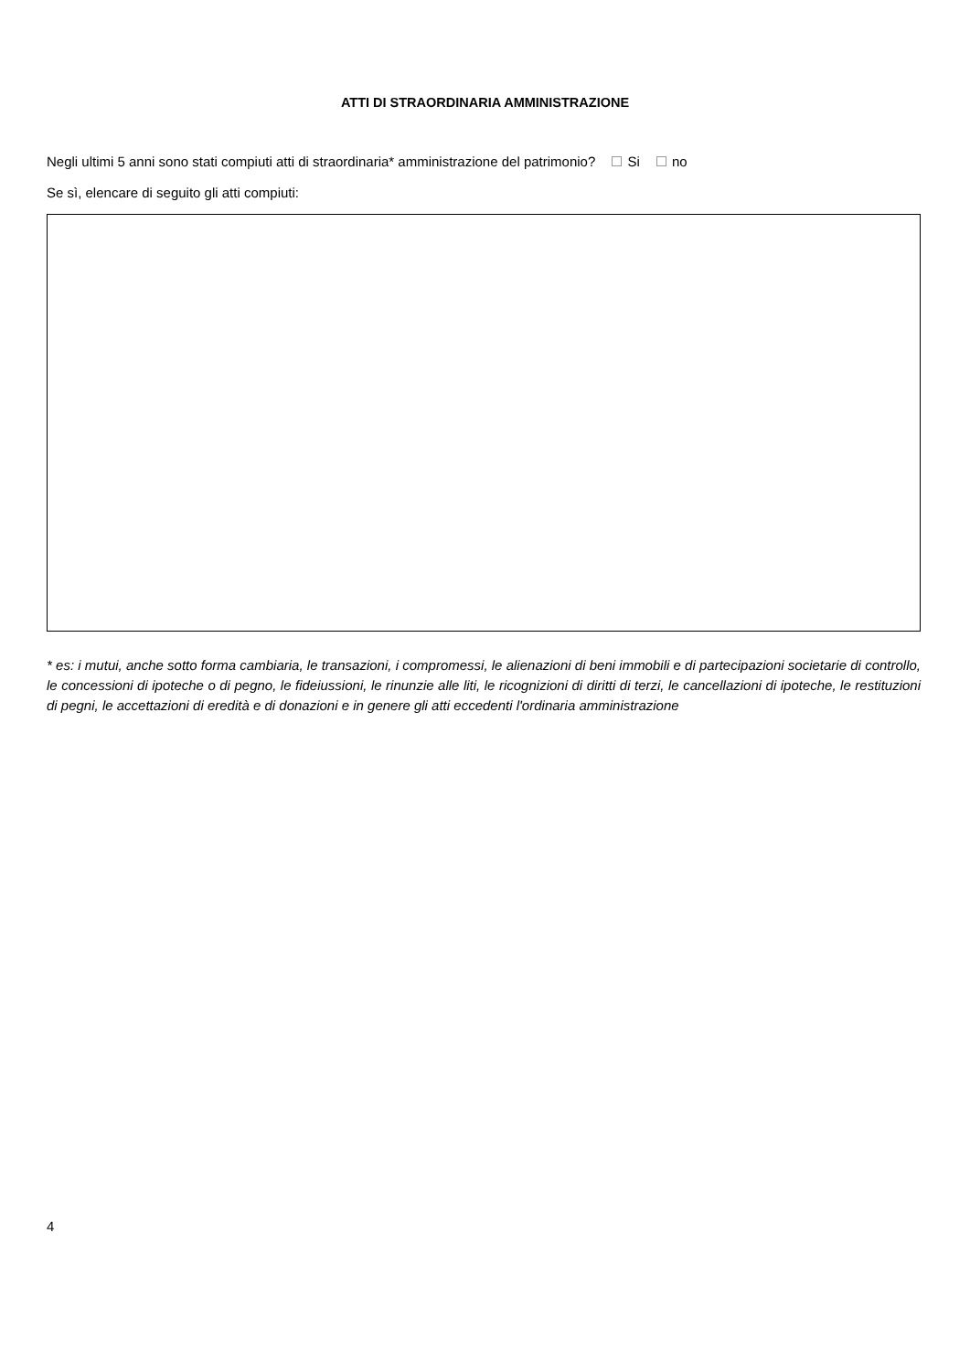ATTI DI STRAORDINARIA AMMINISTRAZIONE
Negli ultimi 5 anni sono stati compiuti atti di straordinaria* amministrazione del patrimonio? Si no
Se sì, elencare di seguito gli atti compiuti:
* es: i mutui, anche sotto forma cambiaria, le transazioni, i compromessi, le alienazioni di beni immobili e di partecipazioni societarie di controllo, le concessioni di ipoteche o di pegno, le fideiussioni, le rinunzie alle liti, le ricognizioni di diritti di terzi, le cancellazioni di ipoteche, le restituzioni di pegni, le accettazioni di eredità e di donazioni e in genere gli atti eccedenti l'ordinaria amministrazione
4